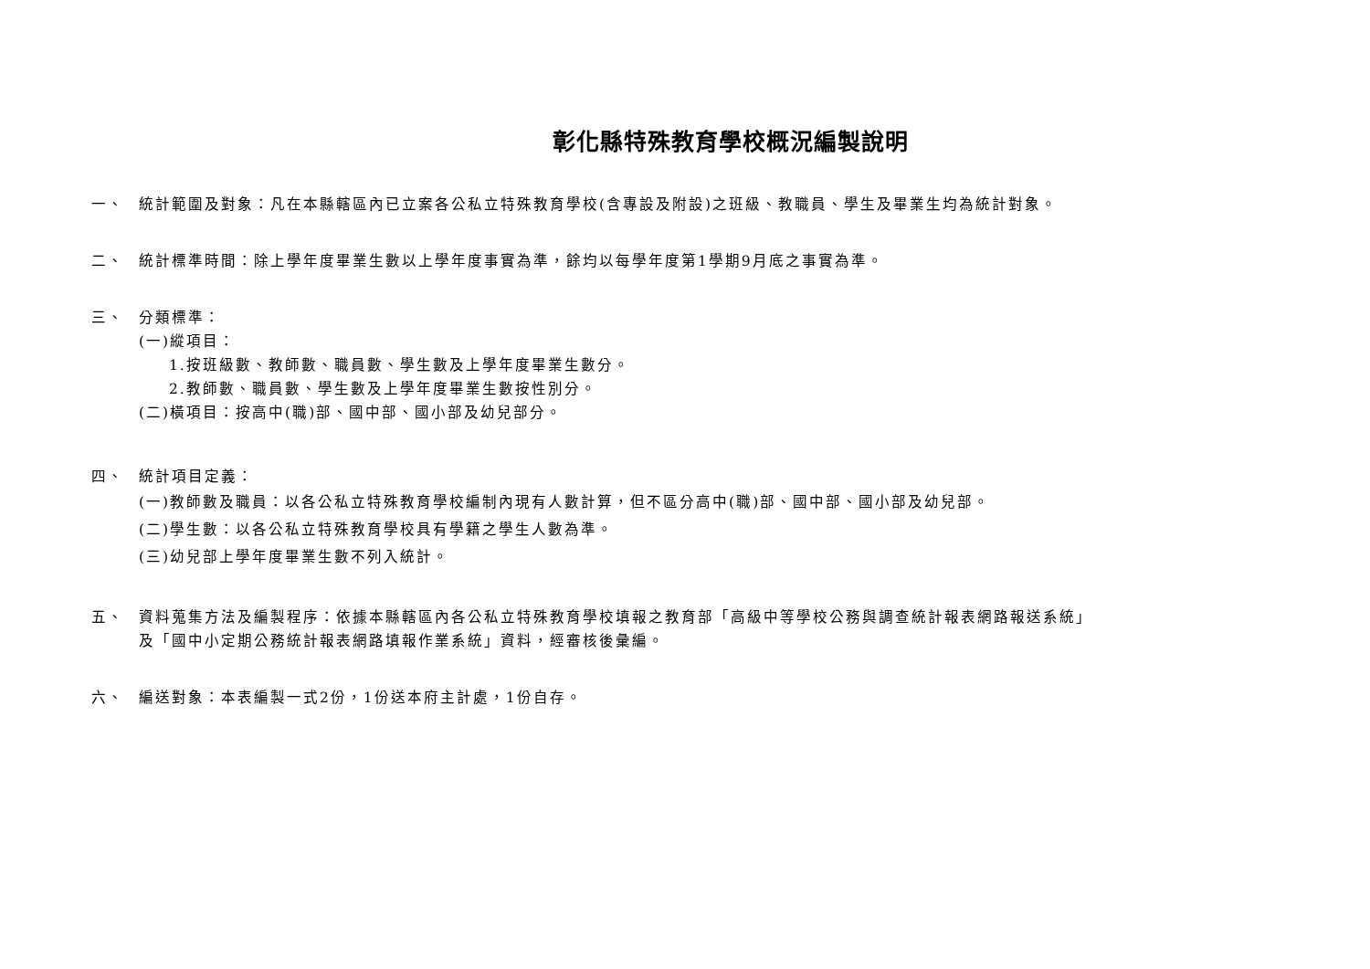彰化縣特殊教育學校概況編製說明
一、
統計範圍及對象：凡在本縣轄區內已立案各公私立特殊教育學校(含專設及附設)之班級、教職員、學生及畢業生均為統計對象。
二、
統計標準時間：除上學年度畢業生數以上學年度事實為準，餘均以每學年度第1學期9月底之事實為準。
三、
分類標準：
(一)縱項目：
1.按班級數、教師數、職員數、學生數及上學年度畢業生數分。
2.教師數、職員數、學生數及上學年度畢業生數按性別分。
(二)橫項目：按高中(職)部、國中部、國小部及幼兒部分。
四、
統計項目定義：
(一)教師數及職員：以各公私立特殊教育學校編制內現有人數計算，但不區分高中(職)部、國中部、國小部及幼兒部。
(二)學生數：以各公私立特殊教育學校具有學籍之學生人數為準。
(三)幼兒部上學年度畢業生數不列入統計。
五、
資料蒐集方法及編製程序：依據本縣轄區內各公私立特殊教育學校填報之教育部「高級中等學校公務與調查統計報表網路報送系統」
及「國中小定期公務統計報表網路填報作業系統」資料，經審核後彙編。
六、
編送對象：本表編製一式2份，1份送本府主計處，1份自存。